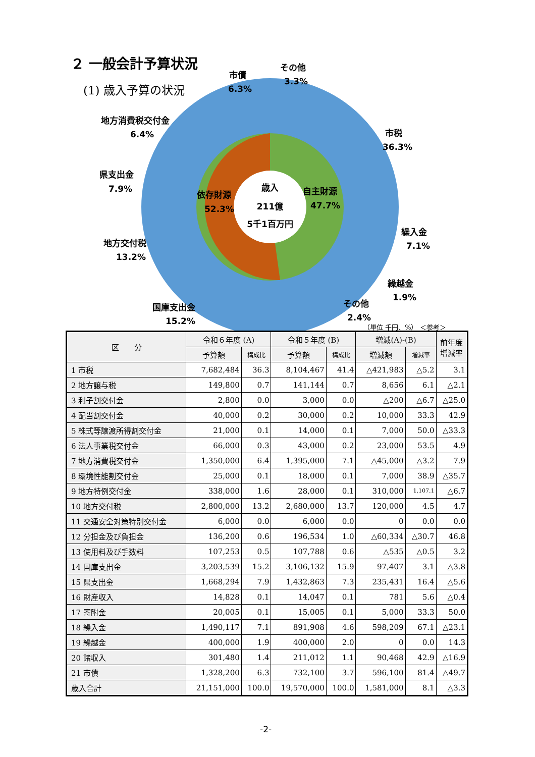２ 一般会計予算状況
(1) 歳入予算の状況
歳入
211億
5千1百万円
依存財源
52.3%
自主財源
47.7%
市税
36.3%
繰入金
7.1%
繰越金
1.9%
その他
2.4%
国庫支出金
15.2%
地方交付税
13.2%
県支出金
7.9%
地方消費税交付金
6.4%
市債
6.3%
その他
3.3%
（単位 千円、%） ＜参考＞
| 区 分 | 令和６年度 (A) | | 令和５年度 (B) | | 増減(A)-(B) | | 前年度 増減率 |
| --- | --- | --- | --- | --- | --- | --- | --- |
| | 予算額 | 構成比 | 予算額 | 構成比 | 増減額 | 増減率 | |
| 1 市税 | 7,682,484 | 36.3 | 8,104,467 | 41.4 | △421,983 | △5.2 | 3.1 |
| 2 地方譲与税 | 149,800 | 0.7 | 141,144 | 0.7 | 8,656 | 6.1 | △2.1 |
| 3 利子割交付金 | 2,800 | 0.0 | 3,000 | 0.0 | △200 | △6.7 | △25.0 |
| 4 配当割交付金 | 40,000 | 0.2 | 30,000 | 0.2 | 10,000 | 33.3 | 42.9 |
| 5 株式等譲渡所得割交付金 | 21,000 | 0.1 | 14,000 | 0.1 | 7,000 | 50.0 | △33.3 |
| 6 法人事業税交付金 | 66,000 | 0.3 | 43,000 | 0.2 | 23,000 | 53.5 | 4.9 |
| 7 地方消費税交付金 | 1,350,000 | 6.4 | 1,395,000 | 7.1 | △45,000 | △3.2 | 7.9 |
| 8 環境性能割交付金 | 25,000 | 0.1 | 18,000 | 0.1 | 7,000 | 38.9 | △35.7 |
| 9 地方特例交付金 | 338,000 | 1.6 | 28,000 | 0.1 | 310,000 | 1,107.1 | △6.7 |
| 10 地方交付税 | 2,800,000 | 13.2 | 2,680,000 | 13.7 | 120,000 | 4.5 | 4.7 |
| 11 交通安全対策特別交付金 | 6,000 | 0.0 | 6,000 | 0.0 | 0 | 0.0 | 0.0 |
| 12 分担金及び負担金 | 136,200 | 0.6 | 196,534 | 1.0 | △60,334 | △30.7 | 46.8 |
| 13 使用料及び手数料 | 107,253 | 0.5 | 107,788 | 0.6 | △535 | △0.5 | 3.2 |
| 14 国庫支出金 | 3,203,539 | 15.2 | 3,106,132 | 15.9 | 97,407 | 3.1 | △3.8 |
| 15 県支出金 | 1,668,294 | 7.9 | 1,432,863 | 7.3 | 235,431 | 16.4 | △5.6 |
| 16 財産収入 | 14,828 | 0.1 | 14,047 | 0.1 | 781 | 5.6 | △0.4 |
| 17 寄附金 | 20,005 | 0.1 | 15,005 | 0.1 | 5,000 | 33.3 | 50.0 |
| 18 繰入金 | 1,490,117 | 7.1 | 891,908 | 4.6 | 598,209 | 67.1 | △23.1 |
| 19 繰越金 | 400,000 | 1.9 | 400,000 | 2.0 | 0 | 0.0 | 14.3 |
| 20 諸収入 | 301,480 | 1.4 | 211,012 | 1.1 | 90,468 | 42.9 | △16.9 |
| 21 市債 | 1,328,200 | 6.3 | 732,100 | 3.7 | 596,100 | 81.4 | △49.7 |
| 歳入合計 | 21,151,000 | 100.0 | 19,570,000 | 100.0 | 1,581,000 | 8.1 | △3.3 |
-2-